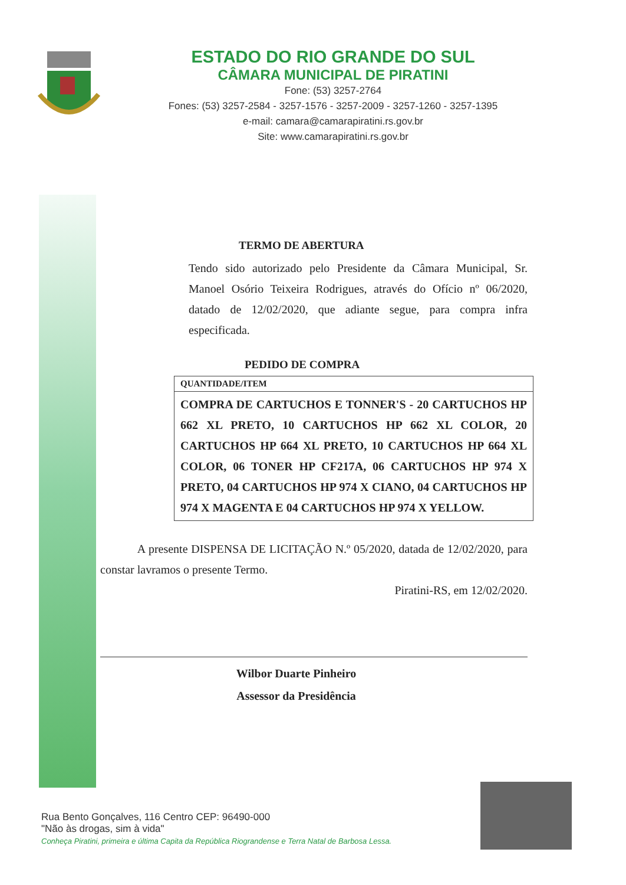ESTADO DO RIO GRANDE DO SUL
CÂMARA MUNICIPAL DE PIRATINI
Fone: (53) 3257-2764
Fones: (53) 3257-2584 - 3257-1576 - 3257-2009 - 3257-1260 - 3257-1395
e-mail: camara@camarapiratini.rs.gov.br
Site: www.camarapiratini.rs.gov.br
TERMO DE ABERTURA
Tendo sido autorizado pelo Presidente da Câmara Municipal, Sr. Manoel Osório Teixeira Rodrigues, através do Ofício nº 06/2020, datado de 12/02/2020, que adiante segue, para compra infra especificada.
PEDIDO DE COMPRA
| QUANTIDADE/ITEM |
| --- |
| COMPRA DE CARTUCHOS E TONNER'S - 20 CARTUCHOS HP 662 XL PRETO, 10 CARTUCHOS HP 662 XL COLOR, 20 CARTUCHOS HP 664 XL PRETO, 10 CARTUCHOS HP 664 XL COLOR, 06 TONER HP CF217A, 06 CARTUCHOS HP 974 X PRETO, 04 CARTUCHOS HP 974 X CIANO, 04 CARTUCHOS HP 974 X MAGENTA E 04 CARTUCHOS HP 974 X YELLOW. |
A presente DISPENSA DE LICITAÇÃO N.º 05/2020, datada de 12/02/2020, para constar lavramos o presente Termo.
Piratini-RS, em 12/02/2020.
Wilbor Duarte Pinheiro
Assessor da Presidência
Rua Bento Gonçalves, 116 Centro CEP: 96490-000
"Não às drogas, sim à vida"
Conheça Piratini, primeira e última Capita da República Riograndense e Terra Natal de Barbosa Lessa.